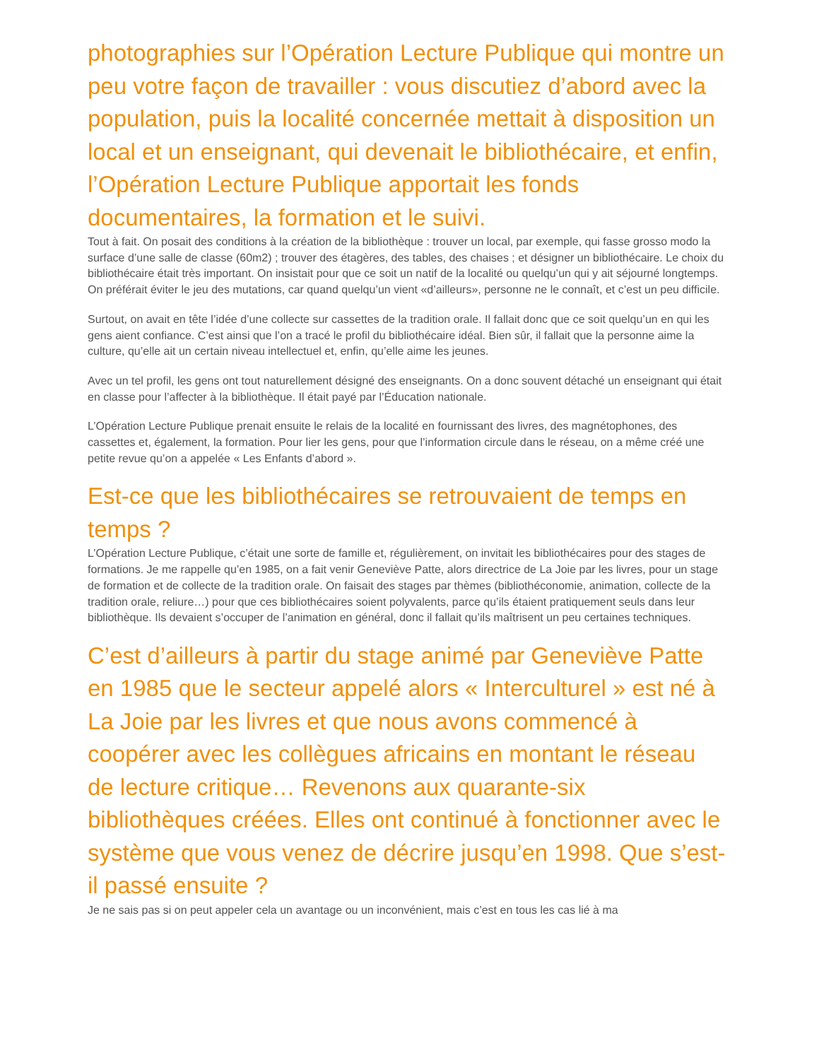photographies sur l’Opération Lecture Publique qui montre un peu votre façon de travailler : vous discutiez d’abord avec la population, puis la localité concernée mettait à disposition un local et un enseignant, qui devenait le bibliothécaire, et enfin, l’Opération Lecture Publique apportait les fonds documentaires, la formation et le suivi.
Tout à fait. On posait des conditions à la création de la bibliothèque : trouver un local, par exemple, qui fasse grosso modo la surface d’une salle de classe (60m2) ; trouver des étagères, des tables, des chaises ; et désigner un bibliothécaire. Le choix du bibliothécaire était très important. On insistait pour que ce soit un natif de la localité ou quelqu’un qui y ait séjourné longtemps. On préférait éviter le jeu des mutations, car quand quelqu’un vient «d’ailleurs», personne ne le connaît, et c’est un peu difficile.
Surtout, on avait en tête l’idée d’une collecte sur cassettes de la tradition orale. Il fallait donc que ce soit quelqu’un en qui les gens aient confiance. C’est ainsi que l’on a tracé le profil du bibliothécaire idéal. Bien sûr, il fallait que la personne aime la culture, qu’elle ait un certain niveau intellectuel et, enfin, qu’elle aime les jeunes.
Avec un tel profil, les gens ont tout naturellement désigné des enseignants. On a donc souvent détaché un enseignant qui était en classe pour l’affecter à la bibliothèque. Il était payé par l’Éducation nationale.
L’Opération Lecture Publique prenait ensuite le relais de la localité en fournissant des livres, des magnétophones, des cassettes et, également, la formation. Pour lier les gens, pour que l’information circule dans le réseau, on a même créé une petite revue qu’on a appelée « Les Enfants d’abord ».
Est-ce que les bibliothécaires se retrouvaient de temps en temps ?
L’Opération Lecture Publique, c’était une sorte de famille et, régulièrement, on invitait les bibliothécaires pour des stages de formations. Je me rappelle qu’en 1985, on a fait venir Geneviève Patte, alors directrice de La Joie par les livres, pour un stage de formation et de collecte de la tradition orale. On faisait des stages par thèmes (bibliothéconomie, animation, collecte de la tradition orale, reliure…) pour que ces bibliothécaires soient polyvalents, parce qu’ils étaient pratiquement seuls dans leur bibliothèque. Ils devaient s’occuper de l’animation en général, donc il fallait qu’ils maîtrisent un peu certaines techniques.
C’est d’ailleurs à partir du stage animé par Geneviève Patte en 1985 que le secteur appelé alors « Interculturel » est né à La Joie par les livres et que nous avons commencé à coopérer avec les collègues africains en montant le réseau de lecture critique… Revenons aux quarante-six bibliothèques créées. Elles ont continué à fonctionner avec le système que vous venez de décrire jusqu’en 1998. Que s’est-il passé ensuite ?
Je ne sais pas si on peut appeler cela un avantage ou un inconvénient, mais c’est en tous les cas lié à ma